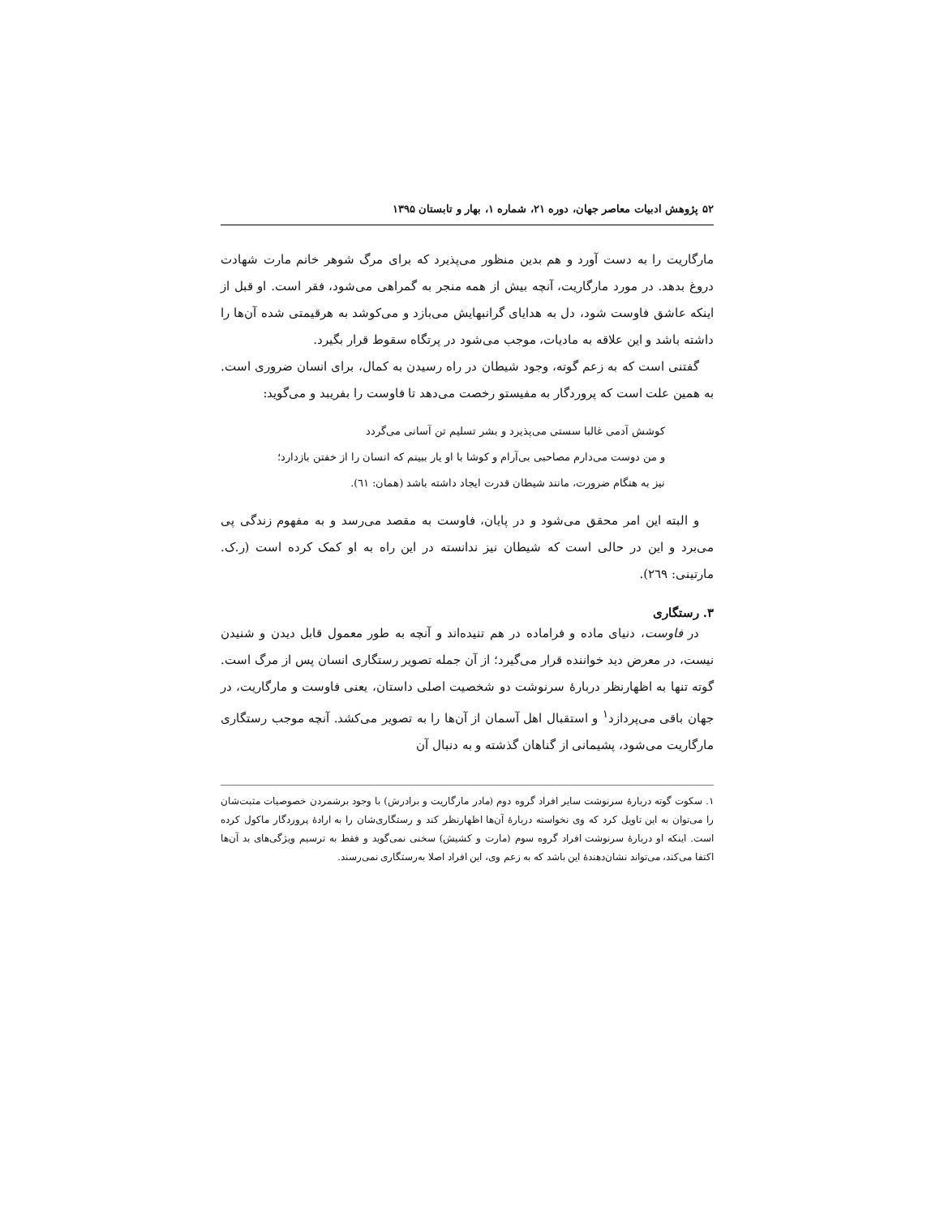۵۲ پژوهش ادبیات معاصر جهان، دوره ۲۱، شماره ۱، بهار و تابستان ۱۳۹۵
مارگاریت را به دست آورد و هم بدین منظور می‌پذیرد که برای مرگ شوهر خانم مارت شهادت دروغ بدهد. در مورد مارگاریت، آنچه بیش از همه منجر به گمراهی می‌شود، فقر است. او قبل از اینکه عاشق فاوست شود، دل به هدایای گرانبهایش می‌بازد و می‌کوشد به هرقیمتی شده آن‌ها را داشته باشد و این علاقه به مادیات، موجب می‌شود در پرتگاه سقوط قرار بگیرد.
گفتنی است که به زعم گوته، وجود شیطان در راه رسیدن به کمال، برای انسان ضروری است. به همین علت است که پروردگار به مفیستو رخصت می‌دهد تا فاوست را بفریبد و می‌گوید:
کوشش آدمی غالبا سستی می‌پذیرد و بشر تسلیم تن آسانی می‌گردد
و من دوست می‌دارم مصاحبی بی‌آرام و کوشا با او یار ببینم که انسان را از خفتن بازدارد؛
نیز به هنگام ضرورت، مانند شیطان قدرت ایجاد داشته باشد (همان: ٦١).
و البته این امر محقق می‌شود و در پایان، فاوست به مقصد می‌رسد و به مفهوم زندگی پی می‌برد و این در حالی است که شیطان نیز ندانسته در این راه به او کمک کرده است (ر.ک. مارتینی: ٢٦٩).
۳. رستگاری
در فاوست، دنیای ماده و فراماده در هم تنیده‌اند و آنچه به طور معمول قابل دیدن و شنیدن نیست، در معرض دید خواننده قرار می‌گیرد؛ از آن جمله تصویر رستگاری انسان پس از مرگ است. گوته تنها به اظهارنظر دربارهٔ سرنوشت دو شخصیت اصلی داستان، یعنی فاوست و مارگاریت، در جهان باقی می‌پردازد<sup>۱</sup> و استقبال اهل آسمان از آن‌ها را به تصویر می‌کشد. آنچه موجب رستگاری مارگاریت می‌شود، پشیمانی از گناهان گذشته و به دنبال آن
۱. سکوت گوته دربارهٔ سرنوشت سایر افراد گروه دوم (مادر مارگاریت و برادرش) با وجود برشمردن خصوصیات مثبت‌شان را می‌توان به این تاویل کرد که وی نخواسته دربارهٔ آن‌ها اظهارنظر کند و رستگاری‌شان را به ارادهٔ پروردگار ماکول کرده است. اینکه او دربارهٔ سرنوشت افراد گروه سوم (مارت و کشیش) سخنی نمی‌گوید و فقط به ترسیم ویژگی‌های بد آن‌ها اکتفا می‌کند، می‌تواند نشان‌دهندهٔ این باشد که به زعم وی، این افراد اصلا به‌رستگاری نمی‌رسند.